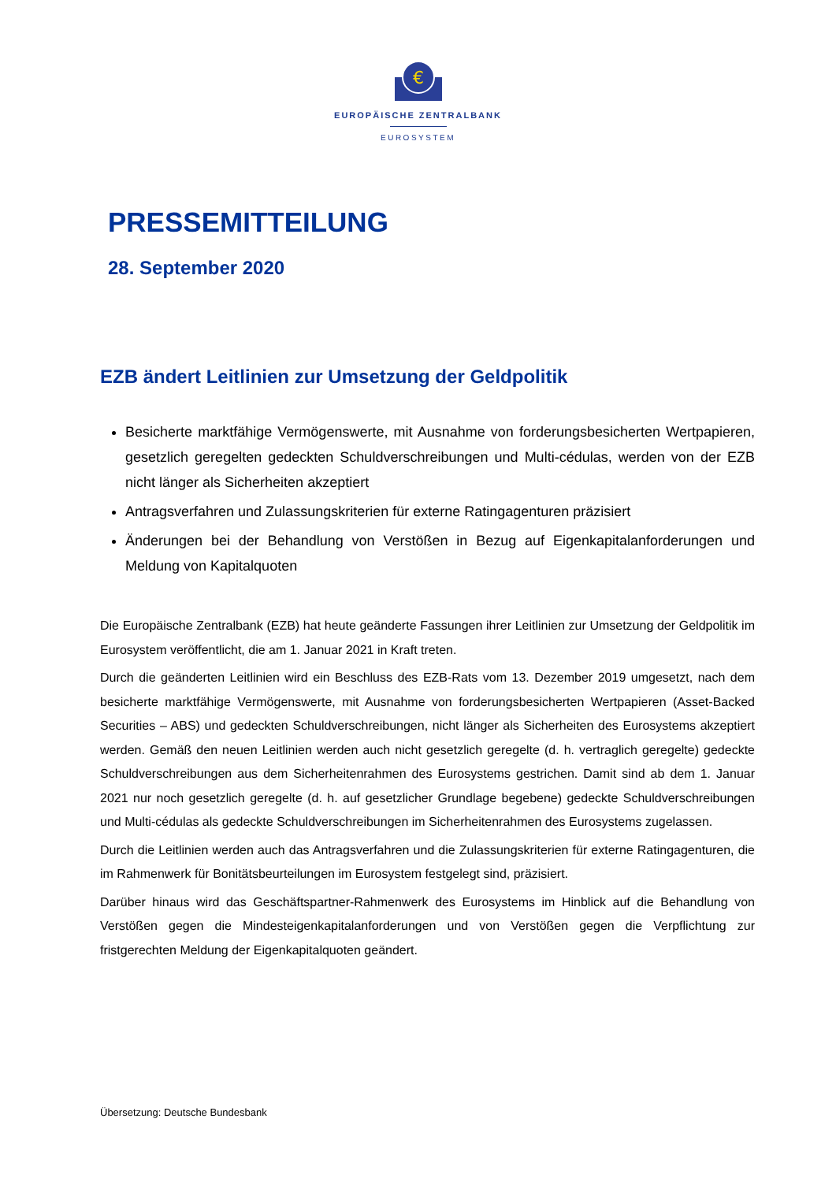€
EUROPÄISCHE ZENTRALBANK
EUROSYSTEM
PRESSEMITTEILUNG
28. September 2020
EZB ändert Leitlinien zur Umsetzung der Geldpolitik
Besicherte marktfähige Vermögenswerte, mit Ausnahme von forderungsbesicherten Wertpapieren, gesetzlich geregelten gedeckten Schuldverschreibungen und Multi-cédulas, werden von der EZB nicht länger als Sicherheiten akzeptiert
Antragsverfahren und Zulassungskriterien für externe Ratingagenturen präzisiert
Änderungen bei der Behandlung von Verstößen in Bezug auf Eigenkapitalanforderungen und Meldung von Kapitalquoten
Die Europäische Zentralbank (EZB) hat heute geänderte Fassungen ihrer Leitlinien zur Umsetzung der Geldpolitik im Eurosystem veröffentlicht, die am 1. Januar 2021 in Kraft treten.
Durch die geänderten Leitlinien wird ein Beschluss des EZB-Rats vom 13. Dezember 2019 umgesetzt, nach dem besicherte marktfähige Vermögenswerte, mit Ausnahme von forderungsbesicherten Wertpapieren (Asset-Backed Securities – ABS) und gedeckten Schuldverschreibungen, nicht länger als Sicherheiten des Eurosystems akzeptiert werden. Gemäß den neuen Leitlinien werden auch nicht gesetzlich geregelte (d. h. vertraglich geregelte) gedeckte Schuldverschreibungen aus dem Sicherheitenrahmen des Eurosystems gestrichen. Damit sind ab dem 1. Januar 2021 nur noch gesetzlich geregelte (d. h. auf gesetzlicher Grundlage begebene) gedeckte Schuldverschreibungen und Multi-cédulas als gedeckte Schuldverschreibungen im Sicherheitenrahmen des Eurosystems zugelassen.
Durch die Leitlinien werden auch das Antragsverfahren und die Zulassungskriterien für externe Ratingagenturen, die im Rahmenwerk für Bonitätsbeurteilungen im Eurosystem festgelegt sind, präzisiert.
Darüber hinaus wird das Geschäftspartner-Rahmenwerk des Eurosystems im Hinblick auf die Behandlung von Verstößen gegen die Mindesteigenkapitalanforderungen und von Verstößen gegen die Verpflichtung zur fristgerechten Meldung der Eigenkapitalquoten geändert.
Übersetzung: Deutsche Bundesbank